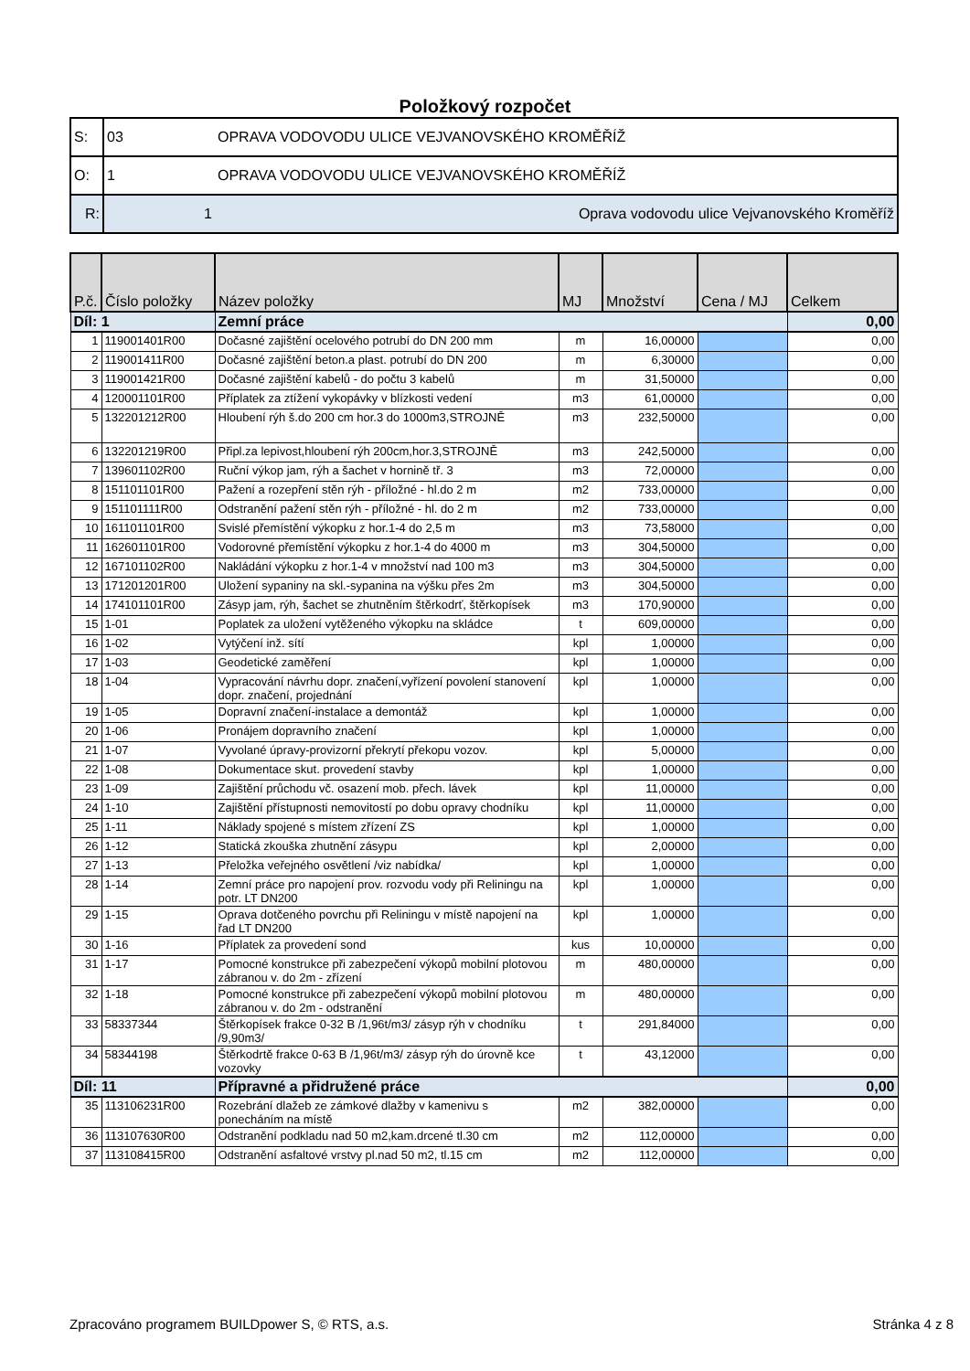Položkový rozpočet
| S: | 03 | OPRAVA VODOVODU ULICE VEJVANOVSKÉHO KROMĚŘÍŽ |
| O: | 1 | OPRAVA VODOVODU ULICE VEJVANOVSKÉHO KROMĚŘÍŽ |
| R: | 1 | Oprava vodovodu ulice Vejvanovského Kroměříž |
| P.č. | Číslo položky | Název položky | MJ | Množství | Cena / MJ | Celkem |
| --- | --- | --- | --- | --- | --- | --- |
| Díl: 1 | | Zemní práce | | | | 0,00 |
| 1 | 119001401R00 | Dočasné zajištění ocelového potrubí do DN 200 mm | m | 16,00000 | | 0,00 |
| 2 | 119001411R00 | Dočasné zajištění beton.a plast. potrubí do DN 200 | m | 6,30000 | | 0,00 |
| 3 | 119001421R00 | Dočasné zajištění kabelů - do počtu 3 kabelů | m | 31,50000 | | 0,00 |
| 4 | 120001101R00 | Příplatek za ztížení vykopávky v blízkosti vedení | m3 | 61,00000 | | 0,00 |
| 5 | 132201212R00 | Hloubení rýh š.do 200 cm hor.3 do 1000m3,STROJNĚ | m3 | 232,50000 | | 0,00 |
| 6 | 132201219R00 | Připl.za lepivost,hloubení rýh 200cm,hor.3,STROJNĚ | m3 | 242,50000 | | 0,00 |
| 7 | 139601102R00 | Ruční výkop jam, rýh a šachet v hornině tř. 3 | m3 | 72,00000 | | 0,00 |
| 8 | 151101101R00 | Pažení a rozepření stěn rýh - příložné - hl.do 2 m | m2 | 733,00000 | | 0,00 |
| 9 | 151101111R00 | Odstranění pažení stěn rýh - příložné - hl. do 2 m | m2 | 733,00000 | | 0,00 |
| 10 | 161101101R00 | Svislé přemístění výkopku z hor.1-4 do 2,5 m | m3 | 73,58000 | | 0,00 |
| 11 | 162601101R00 | Vodorovné přemístění výkopku z hor.1-4 do 4000 m | m3 | 304,50000 | | 0,00 |
| 12 | 167101102R00 | Nakládání výkopku z hor.1-4 v množství nad 100 m3 | m3 | 304,50000 | | 0,00 |
| 13 | 171201201R00 | Uložení sypaniny na skl.-sypanina na výšku přes 2m | m3 | 304,50000 | | 0,00 |
| 14 | 174101101R00 | Zásyp jam, rýh, šachet se zhutněním štěrkodrť, štěrkopísek | m3 | 170,90000 | | 0,00 |
| 15 | 1-01 | Poplatek za uložení vytěženého výkopku na skládce | t | 609,00000 | | 0,00 |
| 16 | 1-02 | Vytýčení inž. sítí | kpl | 1,00000 | | 0,00 |
| 17 | 1-03 | Geodetické zaměření | kpl | 1,00000 | | 0,00 |
| 18 | 1-04 | Vypracování návrhu dopr. značení,vyřízení povolení stanovení dopr. značení, projednání | kpl | 1,00000 | | 0,00 |
| 19 | 1-05 | Dopravní značení-instalace a demontáž | kpl | 1,00000 | | 0,00 |
| 20 | 1-06 | Pronájem dopravního značení | kpl | 1,00000 | | 0,00 |
| 21 | 1-07 | Vyvolané úpravy-provizorní překrytí překopu vozov. | kpl | 5,00000 | | 0,00 |
| 22 | 1-08 | Dokumentace skut. provedení stavby | kpl | 1,00000 | | 0,00 |
| 23 | 1-09 | Zajištění průchodu vč. osazení mob. přech. lávek | kpl | 11,00000 | | 0,00 |
| 24 | 1-10 | Zajištění přístupnosti nemovitostí po dobu opravy chodníku | kpl | 11,00000 | | 0,00 |
| 25 | 1-11 | Náklady spojené s místem zřízení ZS | kpl | 1,00000 | | 0,00 |
| 26 | 1-12 | Statická zkouška zhutnění zásypu | kpl | 2,00000 | | 0,00 |
| 27 | 1-13 | Přeložka veřejného osvětlení /viz nabídka/ | kpl | 1,00000 | | 0,00 |
| 28 | 1-14 | Zemní práce pro napojení prov. rozvodu vody při Reliningu na potr. LT DN200 | kpl | 1,00000 | | 0,00 |
| 29 | 1-15 | Oprava dotčeného povrchu při Reliningu v místě napojení na řad LT DN200 | kpl | 1,00000 | | 0,00 |
| 30 | 1-16 | Příplatek za provedení sond | kus | 10,00000 | | 0,00 |
| 31 | 1-17 | Pomocné konstrukce při zabezpečení výkopů mobilní plotovou zábranou v. do 2m - zřízení | m | 480,00000 | | 0,00 |
| 32 | 1-18 | Pomocné konstrukce při zabezpečení výkopů mobilní plotovou zábranou v. do 2m - odstranění | m | 480,00000 | | 0,00 |
| 33 | 58337344 | Štěrkopísek frakce 0-32 B /1,96t/m3/ zásyp rýh v chodníku /9,90m3/ | t | 291,84000 | | 0,00 |
| 34 | 58344198 | Štěrkodrtě frakce 0-63 B /1,96t/m3/ zásyp rýh do úrovně kce vozovky | t | 43,12000 | | 0,00 |
| Díl: 11 | | Přípravné a přidružené práce | | | | 0,00 |
| 35 | 113106231R00 | Rozebrání dlažeb ze zámkové dlažby v kamenivu s ponecháním na místě | m2 | 382,00000 | | 0,00 |
| 36 | 113107630R00 | Odstranění podkladu nad 50 m2,kam.drcené tl.30 cm | m2 | 112,00000 | | 0,00 |
| 37 | 113108415R00 | Odstranění asfaltové vrstvy pl.nad 50 m2, tl.15 cm | m2 | 112,00000 | | 0,00 |
Zpracováno programem BUILDpower S, © RTS, a.s. Stránka 4 z 8